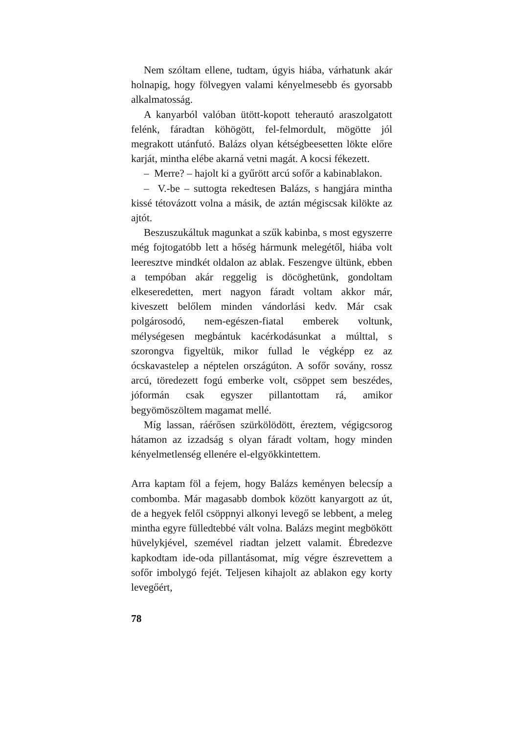Nem szóltam ellene, tudtam, úgyis hiába, várhatunk akár holnapig, hogy fölvegyen valami kényelmesebb és gyorsabb alkalmatosság.
A kanyarból valóban ütött-kopott teherautó araszolgatott felénk, fáradtan köhögött, fel-felmordult, mögötte jól megrakott utánfutó. Balázs olyan kétségbeesetten lökte előre karját, mintha elébe akarná vetni magát. A kocsi fékezett.
– Merre? – hajolt ki a gyűrött arcú sofőr a kabinablakon.
– V.-be – suttogta rekedtesen Balázs, s hangjára mintha kissé tétovázott volna a másik, de aztán mégiscsak kilökte az ajtót.
Beszuszukáltuk magunkat a szűk kabinba, s most egyszerre még fojtogatóbb lett a hőség hármunk melegétől, hiába volt leeresztve mindkét oldalon az ablak. Feszengve ültünk, ebben a tempóban akár reggelig is döcöghetünk, gondoltam elkeseredetten, mert nagyon fáradt voltam akkor már, kiveszett belőlem minden vándorlási kedv. Már csak polgárosodó, nem-egészen-fiatal emberek voltunk, mélységesen megbántuk kacérkodásunkat a múlttal, s szorongva figyeltük, mikor fullad le végképp ez az ócskavastelep a néptelen országúton. A sofőr sovány, rossz arcú, töredezett fogú emberke volt, csöppet sem beszédes, jóformán csak egyszer pillantottam rá, amikor begyömöszöltem magamat mellé.
Míg lassan, ráérősen szürkölödött, éreztem, végigcsorog hátamon az izzadság s olyan fáradt voltam, hogy minden kényelmetlenség ellenére el-elgyökkintettem.
Arra kaptam föl a fejem, hogy Balázs keményen belecsíp a combomba. Már magasabb dombok között kanyargott az út, de a hegyek felől csöppnyi alkonyi levegő se lebbent, a meleg mintha egyre fülledtebbé vált volna. Balázs megint megbökött hüvelykjével, szemével riadtan jelzett valamit. Ébredezve kapkodtam ide-oda pillantásomat, míg végre észrevettem a sofőr imbolygó fejét. Teljesen kihajolt az ablakon egy korty levegőért,
78